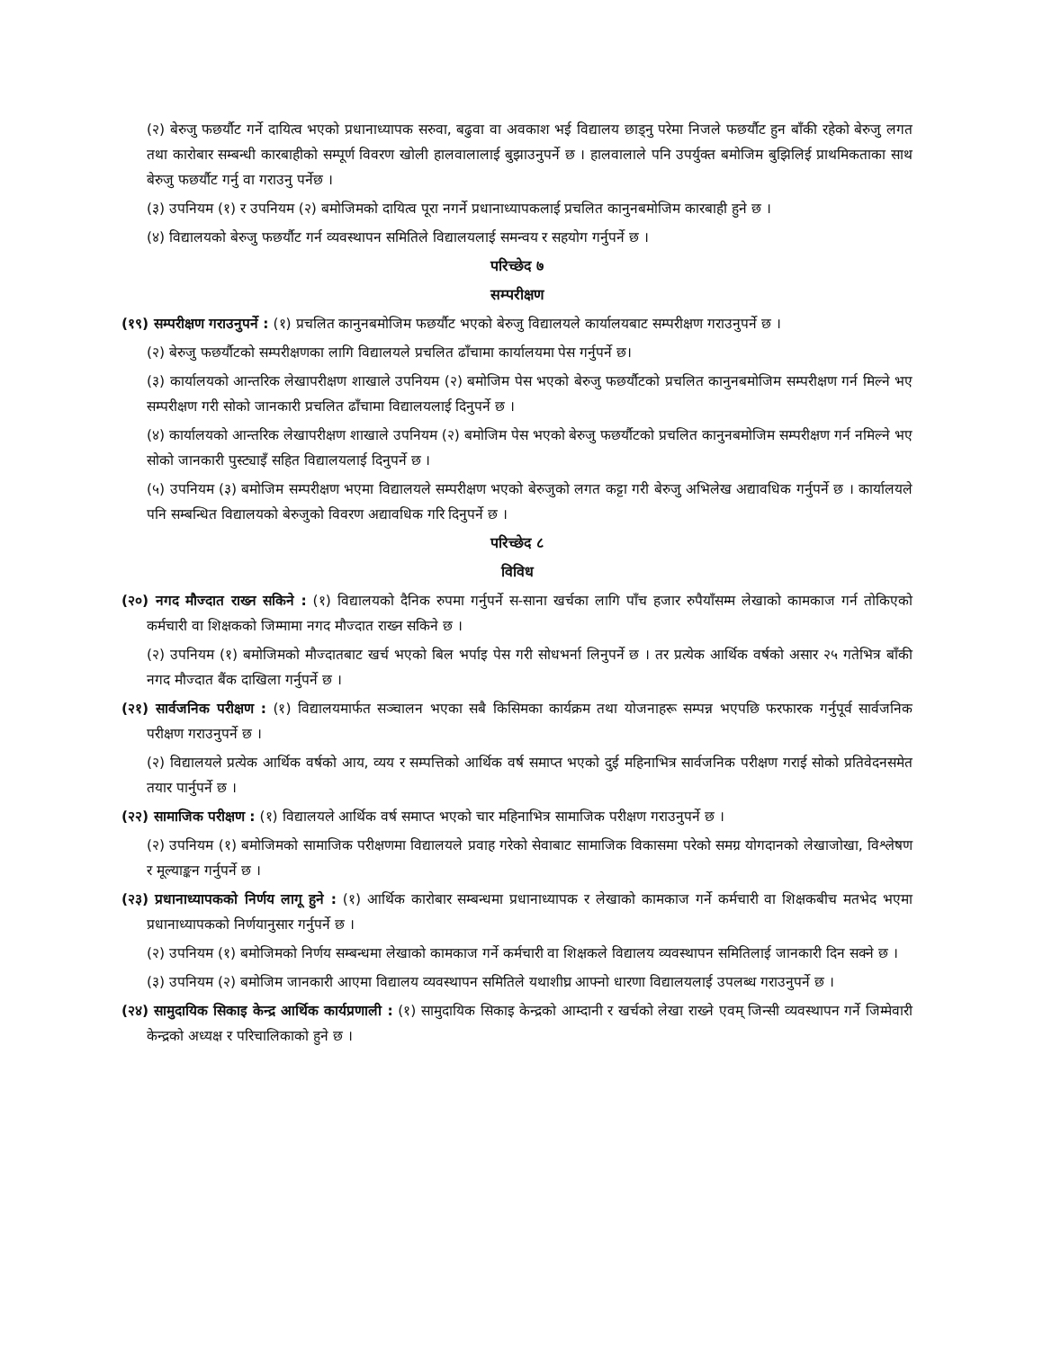(२) बेरुजु फछर्यौट गर्ने दायित्व भएको प्रधानाध्यापक सरुवा, बढुवा वा अवकाश भई विद्यालय छाड्नु परेमा निजले फछर्यौट हुन बाँकी रहेको बेरुजु लगत तथा कारोबार सम्बन्धी कारबाहीको सम्पूर्ण विवरण खोली हालवालालाई बुझाउनुपर्ने छ । हालवालाले पनि उपर्युक्त बमोजिम बुझिलिई प्राथमिकताका साथ बेरुजु फछर्यौट गर्नु वा गराउनु पर्नेछ ।
(३) उपनियम (१) र उपनियम (२) बमोजिमको दायित्व पूरा नगर्ने प्रधानाध्यापकलाई प्रचलित कानुनबमोजिम कारबाही हुने छ ।
(४) विद्यालयको बेरुजु फछर्यौट गर्न व्यवस्थापन समितिले विद्यालयलाई समन्वय र सहयोग गर्नुपर्ने छ ।
परिच्छेद ७
सम्परीक्षण
(१९) सम्परीक्षण गराउनुपर्ने : (१) प्रचलित कानुनबमोजिम फछर्यौट भएको बेरुजु विद्यालयले कार्यालयबाट सम्परीक्षण गराउनुपर्ने छ ।
(२) बेरुजु फछर्यौटको सम्परीक्षणका लागि विद्यालयले प्रचलित ढाँचामा कार्यालयमा पेस गर्नुपर्ने छ।
(३) कार्यालयको आन्तरिक लेखापरीक्षण शाखाले उपनियम (२) बमोजिम पेस भएको बेरुजु फछर्यौटको प्रचलित कानुनबमोजिम सम्परीक्षण गर्न मिल्ने भए सम्परीक्षण गरी सोको जानकारी प्रचलित ढाँचामा विद्यालयलाई दिनुपर्ने छ ।
(४) कार्यालयको आन्तरिक लेखापरीक्षण शाखाले उपनियम (२) बमोजिम पेस भएको बेरुजु फछर्यौटको प्रचलित कानुनबमोजिम सम्परीक्षण गर्न नमिल्ने भए सोको जानकारी पुस्ट्याइँ सहित विद्यालयलाई दिनुपर्ने छ ।
(५) उपनियम (३) बमोजिम सम्परीक्षण भएमा विद्यालयले सम्परीक्षण भएको बेरुजुको लगत कट्टा गरी बेरुजु अभिलेख अद्यावधिक गर्नुपर्ने छ । कार्यालयले पनि सम्बन्धित विद्यालयको बेरुजुको विवरण अद्यावधिक गरि दिनुपर्ने छ ।
परिच्छेद ८
विविध
(२०) नगद मौज्दात राख्न सकिने : (१) विद्यालयको दैनिक रुपमा गर्नुपर्ने स-साना खर्चका लागि पाँच हजार रुपैयाँसम्म लेखाको कामकाज गर्न तोकिएको कर्मचारी वा शिक्षकको जिम्मामा नगद मौज्दात राख्न सकिने छ ।
(२) उपनियम (१) बमोजिमको मौज्दातबाट खर्च भएको बिल भर्पाइ पेस गरी सोधभर्ना लिनुपर्ने छ । तर प्रत्येक आर्थिक वर्षको असार २५ गतेभित्र बाँकी नगद मौज्दात बैंक दाखिला गर्नुपर्ने छ ।
(२१) सार्वजनिक परीक्षण : (१) विद्यालयमार्फत सञ्चालन भएका सबै किसिमका कार्यक्रम तथा योजनाहरू सम्पन्न भएपछि फरफारक गर्नुपूर्व सार्वजनिक परीक्षण गराउनुपर्ने छ ।
(२) विद्यालयले प्रत्येक आर्थिक वर्षको आय, व्यय र सम्पत्तिको आर्थिक वर्ष समाप्त भएको दुई महिनाभित्र सार्वजनिक परीक्षण गराई सोको प्रतिवेदनसमेत तयार पार्नुपर्ने छ ।
(२२) सामाजिक परीक्षण : (१) विद्यालयले आर्थिक वर्ष समाप्त भएको चार महिनाभित्र सामाजिक परीक्षण गराउनुपर्ने छ ।
(२) उपनियम (१) बमोजिमको सामाजिक परीक्षणमा विद्यालयले प्रवाह गरेको सेवाबाट सामाजिक विकासमा परेको समग्र योगदानको लेखाजोखा, विश्लेषण र मूल्याङ्कन गर्नुपर्ने छ ।
(२३) प्रधानाध्यापकको निर्णय लागू हुने : (१) आर्थिक कारोबार सम्बन्धमा प्रधानाध्यापक र लेखाको कामकाज गर्ने कर्मचारी वा शिक्षकबीच मतभेद भएमा प्रधानाध्यापकको निर्णयानुसार गर्नुपर्ने छ ।
(२) उपनियम (१) बमोजिमको निर्णय सम्बन्धमा लेखाको कामकाज गर्ने कर्मचारी वा शिक्षकले विद्यालय व्यवस्थापन समितिलाई जानकारी दिन सक्ने छ ।
(३) उपनियम (२) बमोजिम जानकारी आएमा विद्यालय व्यवस्थापन समितिले यथाशीघ्र आफ्नो धारणा विद्यालयलाई उपलब्ध गराउनुपर्ने छ ।
(२४) सामुदायिक सिकाइ केन्द्र आर्थिक कार्यप्रणाली : (१) सामुदायिक सिकाइ केन्द्रको आम्दानी र खर्चको लेखा राख्ने एवम् जिन्सी व्यवस्थापन गर्ने जिम्मेवारी केन्द्रको अध्यक्ष र परिचालिकाको हुने छ ।